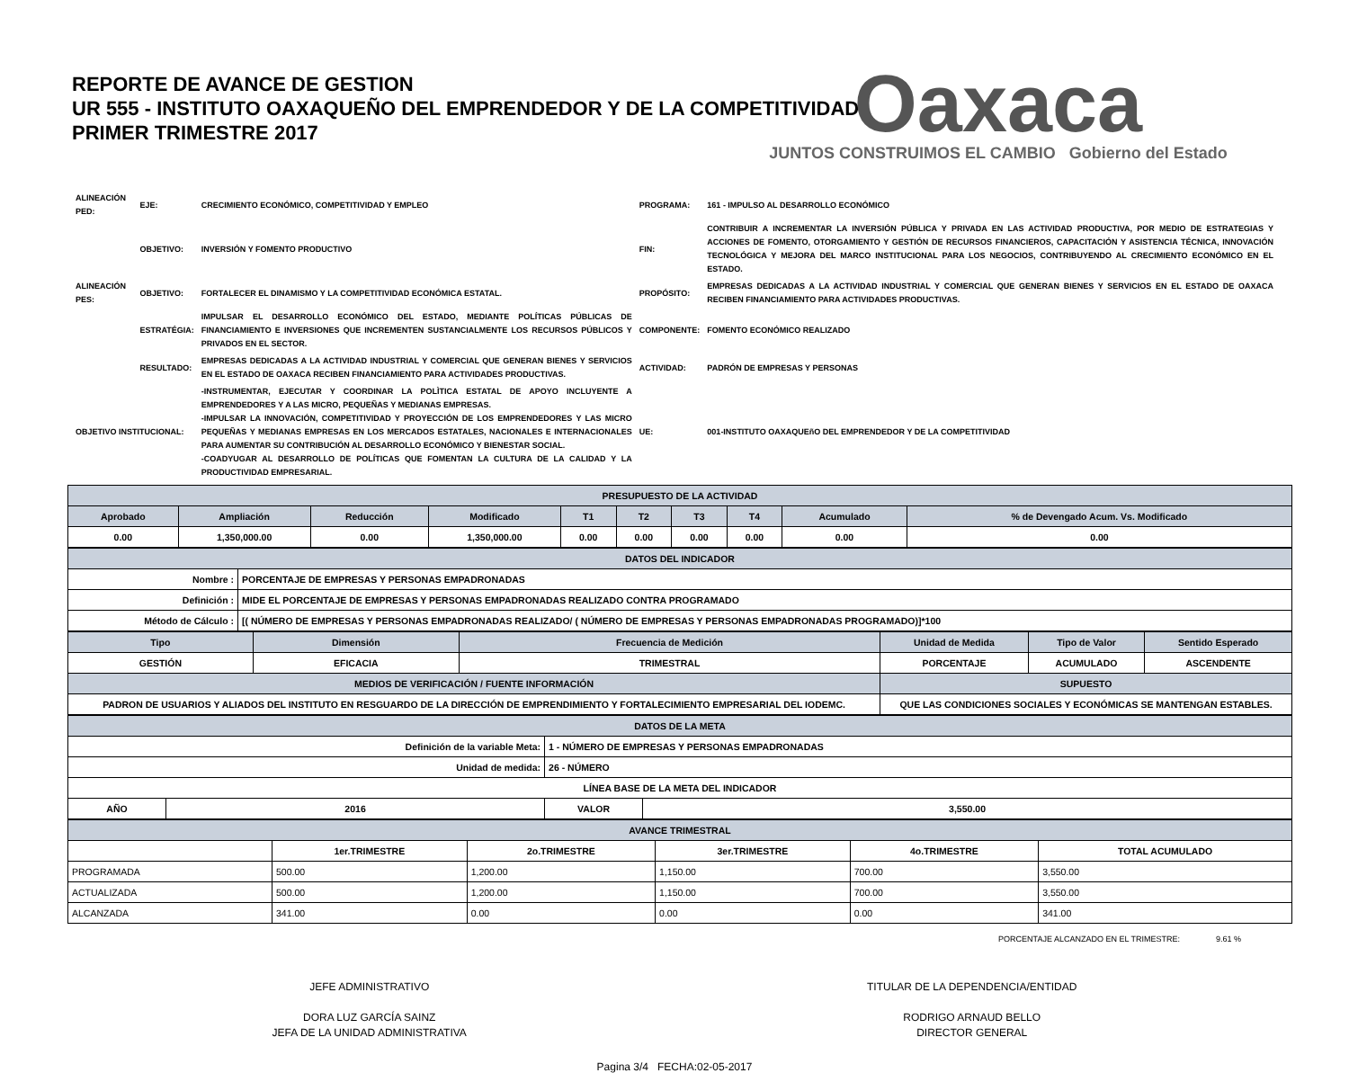Oaxaca
JUNTOS CONSTRUIMOS EL CAMBIO Gobierno del Estado
REPORTE DE AVANCE DE GESTION
UR 555 - INSTITUTO OAXAQUEÑO DEL EMPRENDEDOR Y DE LA COMPETITIVIDAD
PRIMER TRIMESTRE 2017
| ALINEACIÓN PED: | EJE: | CRECIMIENTO ECONÓMICO, COMPETITIVIDAD Y EMPLEO | PROGRAMA: | 161 - IMPULSO AL DESARROLLO ECONÓMICO |
| | OBJETIVO: | INVERSIÓN Y FOMENTO PRODUCTIVO | FIN: | CONTRIBUIR A INCREMENTAR LA INVERSIÓN PÚBLICA Y PRIVADA EN LAS ACTIVIDAD PRODUCTIVA, POR MEDIO DE ESTRATEGIAS Y ACCIONES DE FOMENTO, OTORGAMIENTO Y GESTIÓN DE RECURSOS FINANCIEROS, CAPACITACIÓN Y ASISTENCIA TÉCNICA, INNOVACIÓN TECNOLÓGICA Y MEJORA DEL MARCO INSTITUCIONAL PARA LOS NEGOCIOS, CONTRIBUYENDO AL CRECIMIENTO ECONÓMICO EN EL ESTADO. |
| ALINEACIÓN PES: | OBJETIVO: | FORTALECER EL DINAMISMO Y LA COMPETITIVIDAD ECONÓMICA ESTATAL. | PROPÓSITO: | EMPRESAS DEDICADAS A LA ACTIVIDAD INDUSTRIAL Y COMERCIAL QUE GENERAN BIENES Y SERVICIOS EN EL ESTADO DE OAXACA RECIBEN FINANCIAMIENTO PARA ACTIVIDADES PRODUCTIVAS. |
| | ESTRATÉGIA: | IMPULSAR EL DESARROLLO ECONÓMICO DEL ESTADO, MEDIANTE POLÍTICAS PÚBLICAS DE FINANCIAMIENTO E INVERSIONES QUE INCREMENTEN SUSTANCIALMENTE LOS RECURSOS PÚBLICOS Y PRIVADOS EN EL SECTOR. | COMPONENTE: | FOMENTO ECONÓMICO REALIZADO |
| | RESULTADO: | EMPRESAS DEDICADAS A LA ACTIVIDAD INDUSTRIAL Y COMERCIAL QUE GENERAN BIENES Y SERVICIOS EN EL ESTADO DE OAXACA RECIBEN FINANCIAMIENTO PARA ACTIVIDADES PRODUCTIVAS. | ACTIVIDAD: | PADRÓN DE EMPRESAS Y PERSONAS |
| OBJETIVO INSTITUCIONAL: | | -INSTRUMENTAR, EJECUTAR Y COORDINAR LA POLÌTICA ESTATAL DE APOYO INCLUYENTE A EMPRENDEDORES Y A LAS MICRO, PEQUEÑAS Y MEDIANAS EMPRESAS. -IMPULSAR LA INNOVACIÓN, COMPETITIVIDAD Y PROYECCIÓN DE LOS EMPRENDEDORES Y LAS MICRO PEQUEÑAS Y MEDIANAS EMPRESAS EN LOS MERCADOS ESTATALES, NACIONALES E INTERNACIONALES PARA AUMENTAR SU CONTRIBUCIÓN AL DESARROLLO ECONÓMICO Y BIENESTAR SOCIAL. -COADYUGAR AL DESARROLLO DE POLÍTICAS QUE FOMENTAN LA CULTURA DE LA CALIDAD Y LA PRODUCTIVIDAD EMPRESARIAL. | UE: | 001-INSTITUTO OAXAQUEñO DEL EMPRENDEDOR Y DE LA COMPETITIVIDAD |
| PRESUPUESTO DE LA ACTIVIDAD | | | | | | | | | |
| --- | --- | --- | --- | --- | --- | --- | --- | --- | --- |
| Aprobado | Ampliación | Reducción | Modificado | T1 | T2 | T3 | T4 | Acumulado | % de Devengado Acum. Vs. Modificado |
| 0.00 | 1,350,000.00 | 0.00 | 1,350,000.00 | 0.00 | 0.00 | 0.00 | 0.00 | 0.00 | 0.00 |
| DATOS DEL INDICADOR | |
| --- | --- |
| Nombre : | PORCENTAJE DE EMPRESAS Y PERSONAS EMPADRONADAS |
| Definición : | MIDE EL PORCENTAJE DE EMPRESAS Y PERSONAS EMPADRONADAS REALIZADO CONTRA PROGRAMADO |
| Método de Cálculo : | [( NÚMERO DE EMPRESAS Y PERSONAS EMPADRONADAS REALIZADO/ ( NÚMERO DE EMPRESAS Y PERSONAS EMPADRONADAS PROGRAMADO)]*100 |
| Tipo | Dimensión | Frecuencia de Medición | Unidad de Medida | Tipo de Valor | Sentido Esperado |
| --- | --- | --- | --- | --- | --- |
| GESTIÓN | EFICACIA | TRIMESTRAL | PORCENTAJE | ACUMULADO | ASCENDENTE |
| MEDIOS DE VERIFICACIÓN / FUENTE INFORMACIÓN | | | SUPUESTO | | |
| PADRON DE USUARIOS Y ALIADOS DEL INSTITUTO EN RESGUARDO DE LA DIRECCIÓN DE EMPRENDIMIENTO Y FORTALECIMIENTO EMPRESARIAL DEL IODEMC. | | | QUE LAS CONDICIONES SOCIALES Y ECONÓMICAS SE MANTENGAN ESTABLES. | | |
| DATOS DE LA META | | | |
| --- | --- | --- | --- |
| Definición de la variable Meta: | | 1 - NÚMERO DE EMPRESAS Y PERSONAS EMPADRONADAS | |
| Unidad de medida: | | 26 - NÚMERO | |
| LÍNEA BASE DE LA META DEL INDICADOR | | | |
| AÑO | 2016 | VALOR | 3,550.00 |
| AVANCE TRIMESTRAL | | | | | |
| --- | --- | --- | --- | --- | --- |
| | 1er.TRIMESTRE | 2o.TRIMESTRE | 3er.TRIMESTRE | 4o.TRIMESTRE | TOTAL ACUMULADO |
| PROGRAMADA | 500.00 | 1,200.00 | 1,150.00 | 700.00 | 3,550.00 |
| ACTUALIZADA | 500.00 | 1,200.00 | 1,150.00 | 700.00 | 3,550.00 |
| ALCANZADA | 341.00 | 0.00 | 0.00 | 0.00 | 341.00 |
PORCENTAJE ALCANZADO EN EL TRIMESTRE: 9.61 %
JEFE ADMINISTRATIVO
DORA LUZ GARCÍA SAINZ
JEFA DE LA UNIDAD ADMINISTRATIVA
TITULAR DE LA DEPENDENCIA/ENTIDAD
RODRIGO ARNAUD BELLO
DIRECTOR GENERAL
Pagina 3/4 FECHA:02-05-2017